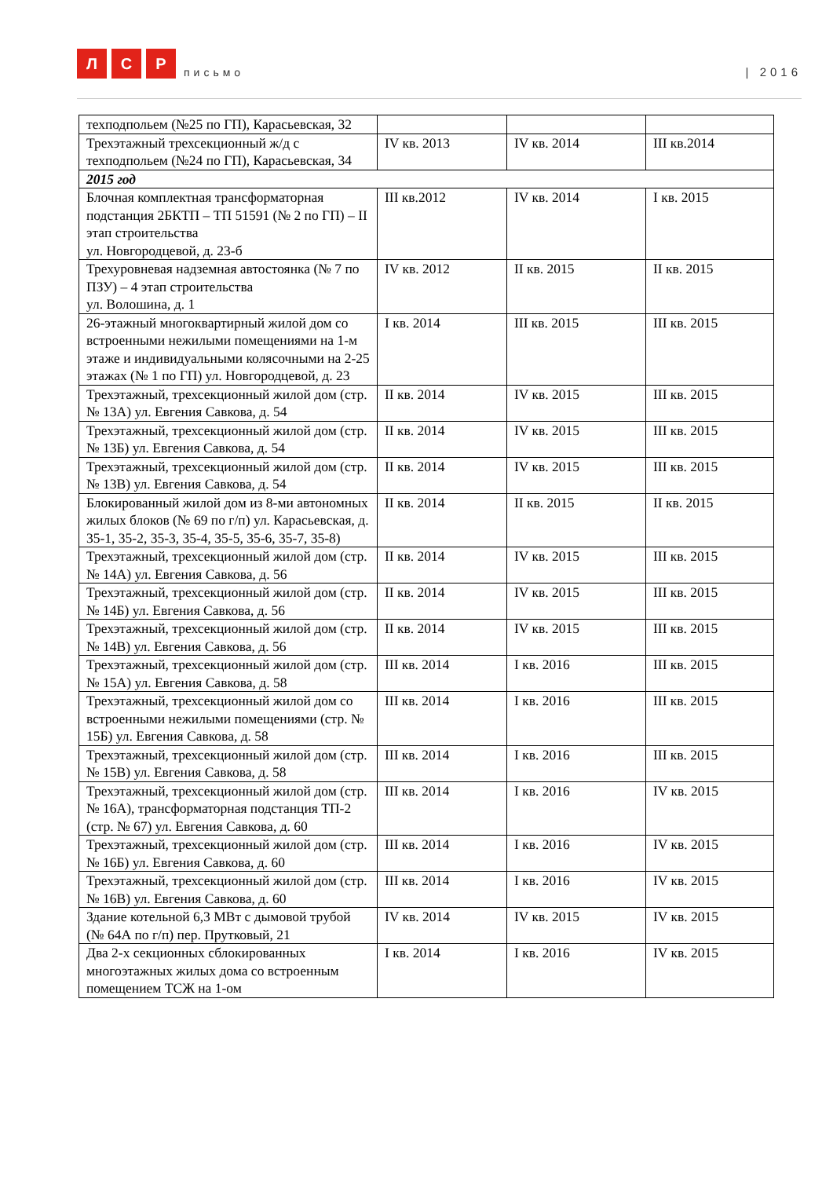Л
С
Р
письмо
| 2016
| техподпольем (№25 по ГП), Карасьевская, 32 | | | |
| Трехэтажный трехсекционный ж/д с техподпольем (№24 по ГП), Карасьевская, 34 | IV кв. 2013 | IV кв. 2014 | III кв.2014 |
| 2015 год | | | |
| Блочная комплектная трансформаторная подстанция 2БКТП – ТП 51591 (№ 2 по ГП) – II этап строительства ул. Новгородцевой, д. 23-б | III кв.2012 | IV кв. 2014 | I кв. 2015 |
| Трехуровневая надземная автостоянка (№ 7 по ПЗУ) – 4 этап строительства ул. Волошина, д. 1 | IV кв. 2012 | II кв. 2015 | II кв. 2015 |
| 26-этажный многоквартирный жилой дом со встроенными нежилыми помещениями на 1-м этаже и индивидуальными колясочными на 2-25 этажах (№ 1 по ГП) ул. Новгородцевой, д. 23 | I кв. 2014 | III кв. 2015 | III кв. 2015 |
| Трехэтажный, трехсекционный жилой дом (стр. № 13А) ул. Евгения Савкова, д. 54 | II кв. 2014 | IV кв. 2015 | III кв. 2015 |
| Трехэтажный, трехсекционный жилой дом (стр. № 13Б) ул. Евгения Савкова, д. 54 | II кв. 2014 | IV кв. 2015 | III кв. 2015 |
| Трехэтажный, трехсекционный жилой дом (стр. № 13В) ул. Евгения Савкова, д. 54 | II кв. 2014 | IV кв. 2015 | III кв. 2015 |
| Блокированный жилой дом из 8-ми автономных жилых блоков (№ 69 по г/п) ул. Карасьевская, д. 35-1, 35-2, 35-3, 35-4, 35-5, 35-6, 35-7, 35-8) | II кв. 2014 | II кв. 2015 | II кв. 2015 |
| Трехэтажный, трехсекционный жилой дом (стр. № 14А) ул. Евгения Савкова, д. 56 | II кв. 2014 | IV кв. 2015 | III кв. 2015 |
| Трехэтажный, трехсекционный жилой дом (стр. № 14Б) ул. Евгения Савкова, д. 56 | II кв. 2014 | IV кв. 2015 | III кв. 2015 |
| Трехэтажный, трехсекционный жилой дом (стр. № 14В) ул. Евгения Савкова, д. 56 | II кв. 2014 | IV кв. 2015 | III кв. 2015 |
| Трехэтажный, трехсекционный жилой дом (стр. № 15А) ул. Евгения Савкова, д. 58 | III кв. 2014 | I кв. 2016 | III кв. 2015 |
| Трехэтажный, трехсекционный жилой дом со встроенными нежилыми помещениями (стр. № 15Б) ул. Евгения Савкова, д. 58 | III кв. 2014 | I кв. 2016 | III кв. 2015 |
| Трехэтажный, трехсекционный жилой дом (стр. № 15В) ул. Евгения Савкова, д. 58 | III кв. 2014 | I кв. 2016 | III кв. 2015 |
| Трехэтажный, трехсекционный жилой дом (стр. № 16А), трансформаторная подстанция ТП-2 (стр. № 67) ул. Евгения Савкова, д. 60 | III кв. 2014 | I кв. 2016 | IV кв. 2015 |
| Трехэтажный, трехсекционный жилой дом (стр. № 16Б) ул. Евгения Савкова, д. 60 | III кв. 2014 | I кв. 2016 | IV кв. 2015 |
| Трехэтажный, трехсекционный жилой дом (стр. № 16В) ул. Евгения Савкова, д. 60 | III кв. 2014 | I кв. 2016 | IV кв. 2015 |
| Здание котельной 6,3 МВт с дымовой трубой (№ 64А по г/п) пер. Прутковый, 21 | IV кв. 2014 | IV кв. 2015 | IV кв. 2015 |
| Два 2-х секционных сблокированных многоэтажных жилых дома со встроенным помещением ТСЖ на 1-ом | I кв. 2014 | I кв. 2016 | IV кв. 2015 |